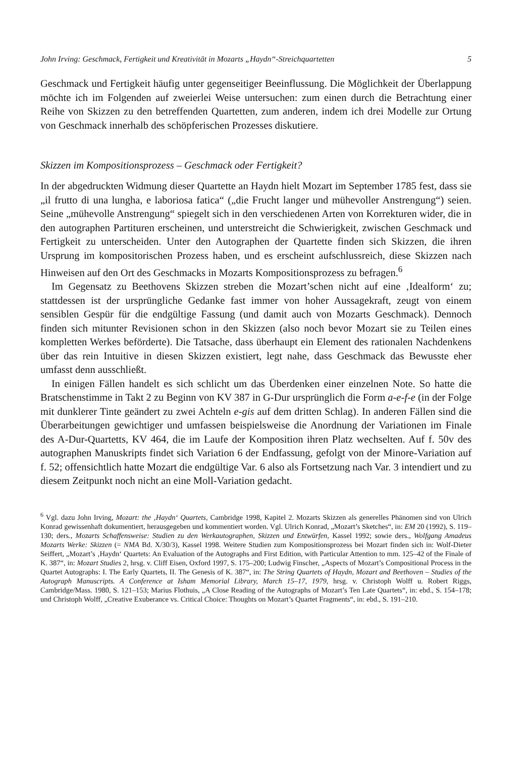John Irving: Geschmack, Fertigkeit und Kreativität in Mozarts „Haydn“-Streichquartetten 5
Geschmack und Fertigkeit häufig unter gegenseitiger Beeinflussung. Die Möglichkeit der Überlappung möchte ich im Folgenden auf zweierlei Weise untersuchen: zum einen durch die Betrachtung einer Reihe von Skizzen zu den betreffenden Quartetten, zum anderen, indem ich drei Modelle zur Ortung von Geschmack innerhalb des schöpferischen Prozesses diskutiere.
Skizzen im Kompositionsprozess – Geschmack oder Fertigkeit?
In der abgedruckten Widmung dieser Quartette an Haydn hielt Mozart im September 1785 fest, dass sie „il frutto di una lungha, e laboriosa fatica“ („die Frucht langer und mühevoller Anstrengung“) seien. Seine „mühevolle Anstrengung“ spiegelt sich in den verschiedenen Arten von Korrekturen wider, die in den autographen Partituren erscheinen, und unterstreicht die Schwierigkeit, zwischen Geschmack und Fertigkeit zu unterscheiden. Unter den Autographen der Quartette finden sich Skizzen, die ihren Ursprung im kompositorischen Prozess haben, und es erscheint aufschlussreich, diese Skizzen nach Hinweisen auf den Ort des Geschmacks in Mozarts Kompositionsprozess zu befragen.<sup>6</sup>
Im Gegensatz zu Beethovens Skizzen streben die Mozart’schen nicht auf eine ‚Idealform‘ zu; stattdessen ist der ursprüngliche Gedanke fast immer von hoher Aussagekraft, zeugt von einem sensiblen Gespür für die endgültige Fassung (und damit auch von Mozarts Geschmack). Dennoch finden sich mitunter Revisionen schon in den Skizzen (also noch bevor Mozart sie zu Teilen eines kompletten Werkes beförderte). Die Tatsache, dass überhaupt ein Element des rationalen Nachdenkens über das rein Intuitive in diesen Skizzen existiert, legt nahe, dass Geschmack das Bewusste eher umfasst denn ausschließt.
In einigen Fällen handelt es sich schlicht um das Überdenken einer einzelnen Note. So hatte die Bratschenstimme in Takt 2 zu Beginn von KV 387 in G-Dur ursprünglich die Form a-e-f-e (in der Folge mit dunklerer Tinte geändert zu zwei Achteln e-gis auf dem dritten Schlag). In anderen Fällen sind die Überarbeitungen gewichtiger und umfassen beispielsweise die Anordnung der Variationen im Finale des A-Dur-Quartetts, KV 464, die im Laufe der Komposition ihren Platz wechselten. Auf f. 50v des autographen Manuskripts findet sich Variation 6 der Endfassung, gefolgt von der Minore-Variation auf f. 52; offensichtlich hatte Mozart die endgültige Var. 6 also als Fortsetzung nach Var. 3 intendiert und zu diesem Zeitpunkt noch nicht an eine Moll-Variation gedacht.
<sup>6</sup> Vgl. dazu John Irving, Mozart: the ‚Haydn‘ Quartets, Cambridge 1998, Kapitel 2. Mozarts Skizzen als generelles Phänomen sind von Ulrich Konrad gewissenhaft dokumentiert, herausgegeben und kommentiert worden. Vgl. Ulrich Konrad, „Mozart’s Sketches“, in: EM 20 (1992), S. 119–130; ders., Mozarts Schaffensweise: Studien zu den Werkautographen, Skizzen und Entwürfen, Kassel 1992; sowie ders., Wolfgang Amadeus Mozarts Werke: Skizzen (= NMA Bd. X/30/3), Kassel 1998. Weitere Studien zum Kompositionsprozess bei Mozart finden sich in: Wolf-Dieter Seiffert, „Mozart’s ‚Haydn‘ Quartets: An Evaluation of the Autographs and First Edition, with Particular Attention to mm. 125–42 of the Finale of K. 387“, in: Mozart Studies 2, hrsg. v. Cliff Eisen, Oxford 1997, S. 175–200; Ludwig Finscher, „Aspects of Mozart’s Compositional Process in the Quartet Autographs: I. The Early Quartets, II. The Genesis of K. 387“, in: The String Quartets of Haydn, Mozart and Beethoven – Studies of the Autograph Manuscripts. A Conference at Isham Memorial Library, March 15–17, 1979, hrsg. v. Christoph Wolff u. Robert Riggs, Cambridge/Mass. 1980, S. 121–153; Marius Flothuis, „A Close Reading of the Autographs of Mozart’s Ten Late Quartets“, in: ebd., S. 154–178; und Christoph Wolff, „Creative Exuberance vs. Critical Choice: Thoughts on Mozart’s Quartet Fragments“, in: ebd., S. 191–210.